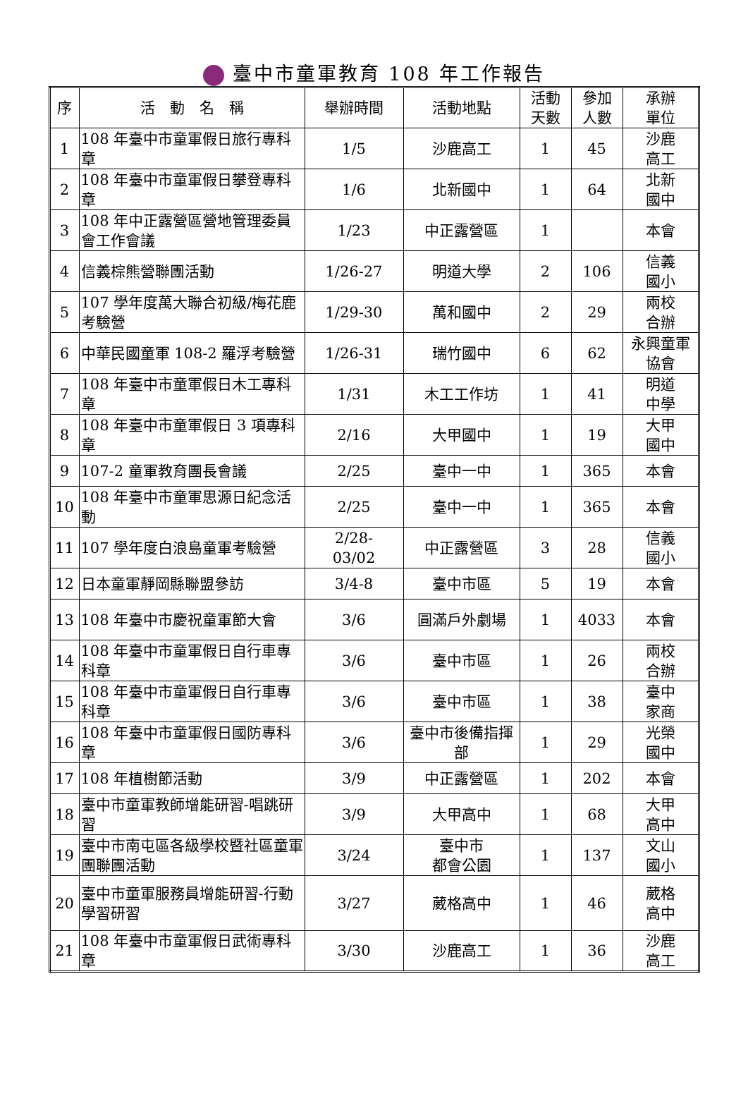臺中市童軍教育 108 年工作報告
| 序 | 活 動 名 稱 | 舉辦時間 | 活動地點 | 活動 天數 | 參加 人數 | 承辦 單位 |
| --- | --- | --- | --- | --- | --- | --- |
| 1 | 108 年臺中市童軍假日旅行專科章 | 1/5 | 沙鹿高工 | 1 | 45 | 沙鹿 高工 |
| 2 | 108 年臺中市童軍假日攀登專科章 | 1/6 | 北新國中 | 1 | 64 | 北新 國中 |
| 3 | 108 年中正露營區營地管理委員會工作會議 | 1/23 | 中正露營區 | 1 | | 本會 |
| 4 | 信義棕熊營聯團活動 | 1/26-27 | 明道大學 | 2 | 106 | 信義 國小 |
| 5 | 107 學年度萬大聯合初級/梅花鹿考驗營 | 1/29-30 | 萬和國中 | 2 | 29 | 兩校 合辦 |
| 6 | 中華民國童軍 108-2 羅浮考驗營 | 1/26-31 | 瑞竹國中 | 6 | 62 | 永興童軍 協會 |
| 7 | 108 年臺中市童軍假日木工專科章 | 1/31 | 木工工作坊 | 1 | 41 | 明道 中學 |
| 8 | 108 年臺中市童軍假日 3 項專科章 | 2/16 | 大甲國中 | 1 | 19 | 大甲 國中 |
| 9 | 107-2 童軍教育團長會議 | 2/25 | 臺中一中 | 1 | 365 | 本會 |
| 10 | 108 年臺中市童軍思源日紀念活動 | 2/25 | 臺中一中 | 1 | 365 | 本會 |
| 11 | 107 學年度白浪島童軍考驗營 | 2/28- 03/02 | 中正露營區 | 3 | 28 | 信義 國小 |
| 12 | 日本童軍靜岡縣聯盟參訪 | 3/4-8 | 臺中市區 | 5 | 19 | 本會 |
| 13 | 108 年臺中市慶祝童軍節大會 | 3/6 | 圓滿戶外劇場 | 1 | 4033 | 本會 |
| 14 | 108 年臺中市童軍假日自行車專科章 | 3/6 | 臺中市區 | 1 | 26 | 兩校 合辦 |
| 15 | 108 年臺中市童軍假日自行車專科章 | 3/6 | 臺中市區 | 1 | 38 | 臺中 家商 |
| 16 | 108 年臺中市童軍假日國防專科章 | 3/6 | 臺中市後備指揮部 | 1 | 29 | 光榮 國中 |
| 17 | 108 年植樹節活動 | 3/9 | 中正露營區 | 1 | 202 | 本會 |
| 18 | 臺中市童軍教師增能研習-唱跳研習 | 3/9 | 大甲高中 | 1 | 68 | 大甲 高中 |
| 19 | 臺中市南屯區各級學校暨社區童軍團聯團活動 | 3/24 | 臺中市 都會公園 | 1 | 137 | 文山 國小 |
| 20 | 臺中市童軍服務員增能研習-行動學習研習 | 3/27 | 葳格高中 | 1 | 46 | 葳格 高中 |
| 21 | 108 年臺中市童軍假日武術專科章 | 3/30 | 沙鹿高工 | 1 | 36 | 沙鹿 高工 |